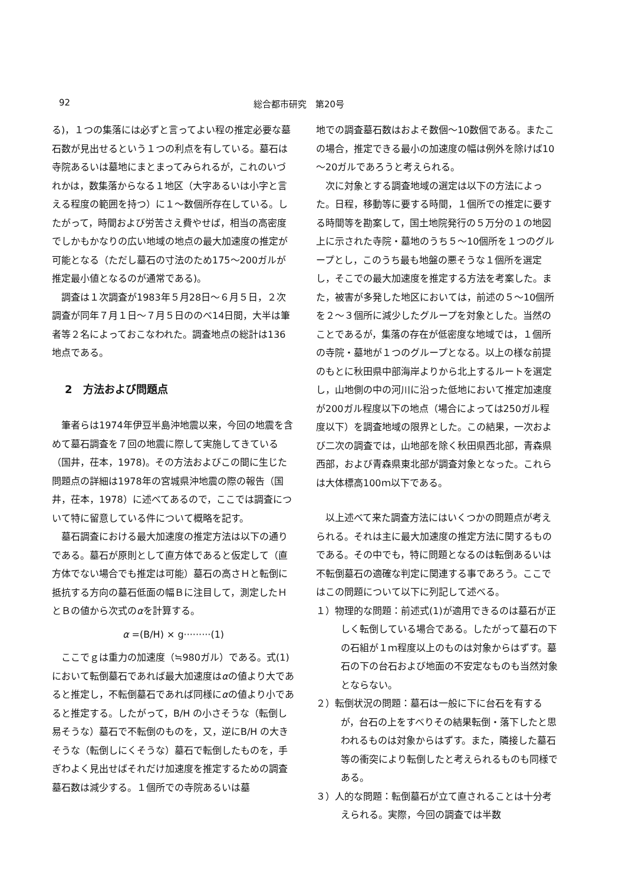92 総合都市研究　第20号
る)，１つの集落には必ずと言ってよい程の推定必要な墓石数が見出せるという１つの利点を有している。墓石は寺院あるいは墓地にまとまってみられるが，これのいづれかは，数集落からなる１地区（大字あるいは小字と言える程度の範囲を持つ）に１～数個所存在している。したがって，時間および労苦さえ費やせば，相当の高密度でしかもかなりの広い地域の地点の最大加速度の推定が可能となる（ただし墓石の寸法のため175～200ガルが推定最小値となるのが通常である)。
調査は１次調査が1983年５月28日～６月５日，２次調査が同年７月１日～７月５日ののべ14日間，大半は筆者等２名によっておこなわれた。調査地点の総計は136地点である。
2　方法および問題点
筆者らは1974年伊豆半島沖地震以来，今回の地震を含めて墓石調査を７回の地震に際して実施してきている（国井，茌本，1978)。その方法およびこの間に生じた問題点の詳細は1978年の宮城県沖地震の際の報告（国井，茌本，1978）に述べてあるので，ここでは調査について特に留意している件について概略を記す。
墓石調査における最大加速度の推定方法は以下の通りである。墓石が原則として直方体であると仮定して（直方体でない場合でも推定は可能）墓石の高さＨと転倒に抵抗する方向の墓石低面の幅Ｂに注目して，測定したＨとＢの値から次式のαを計算する。
α =(B/H) × g·········(1)
ここでｇは重力の加速度（≒980ガル）である。式(1)において転倒墓石であれば最大加速度はαの値より大であると推定し，不転倒墓石であれば同様にαの値より小であると推定する。したがって，B/H の小さそうな（転倒し易そうな）墓石で不転倒のものを，又，逆にB/H の大きそうな（転倒しにくそうな）墓石で転倒したものを，手ぎわよく見出せばそれだけ加速度を推定するための調査墓石数は減少する。１個所での寺院あるいは墓
地での調査墓石数はおよそ数個～10数個である。またこの場合，推定できる最小の加速度の幅は例外を除けば10～20ガルであろうと考えられる。
次に対象とする調査地域の選定は以下の方法によった。日程，移動等に要する時間，１個所での推定に要する時間等を勘案して，国土地院発行の５万分の１の地図上に示された寺院・墓地のうち５～10個所を１つのグループとし，このうち最も地盤の悪そうな１個所を選定し，そこでの最大加速度を推定する方法を考案した。また，被害が多発した地区においては，前述の５～10個所を２～３個所に減少したグループを対象とした。当然のことであるが，集落の存在が低密度な地域では，１個所の寺院・墓地が１つのグループとなる。以上の様な前提のもとに秋田県中部海岸よりから北上するルートを選定し，山地側の中の河川に沿った低地において推定加速度が200ガル程度以下の地点（場合によっては250ガル程度以下）を調査地域の限界とした。この結果，一次および二次の調査では，山地部を除く秋田県西北部，青森県西部，および青森県東北部が調査対象となった。これらは大体標高100ｍ以下である。
以上述べて来た調査方法にはいくつかの問題点が考えられる。それは主に最大加速度の推定方法に関するものである。その中でも，特に問題となるのは転倒あるいは不転倒墓石の適確な判定に関連する事であろう。ここではこの問題について以下に列記して述べる。
１）物理的な問題：前述式(1)が適用できるのは墓石が正しく転倒している場合である。したがって墓石の下の石組が１ｍ程度以上のものは対象からはずす。墓石の下の台石および地面の不安定なものも当然対象とならない。
２）転倒状況の問題：墓石は一般に下に台石を有するが，台石の上をすべりその結果転倒・落下したと思われるものは対象からはずす。また，隣接した墓石等の衝突により転倒したと考えられるものも同様である。
３）人的な問題：転倒墓石が立て直されることは十分考えられる。実際，今回の調査では半数